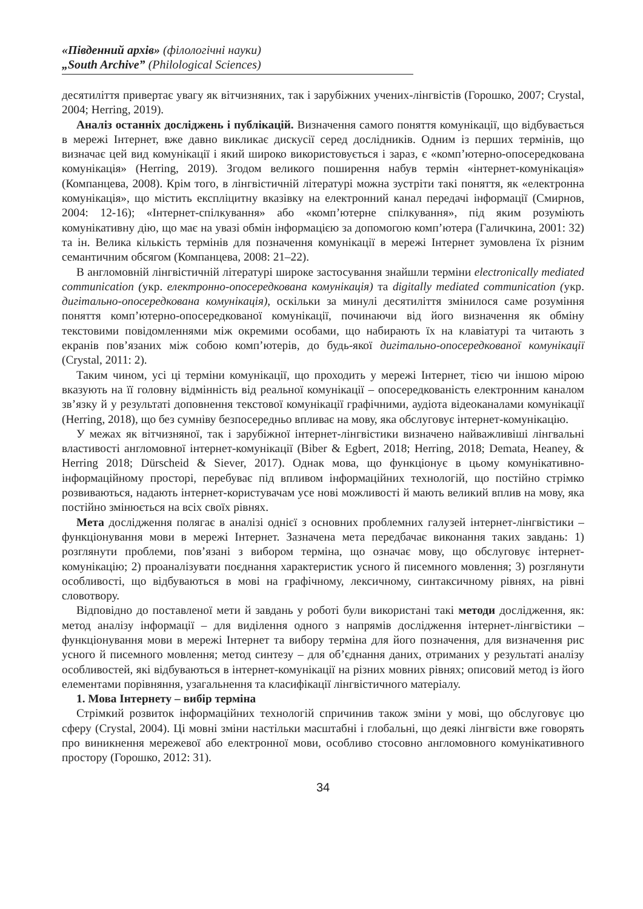«Південний архів» (філологічні науки)
„South Archive” (Philological Sciences)
десятиліття привертає увагу як вітчизняних, так і зарубіжних учених-лінгвістів (Горошко, 2007; Crystal, 2004; Herring, 2019).
Аналіз останніх досліджень і публікацій. Визначення самого поняття комунікації, що відбувається в мережі Інтернет, вже давно викликає дискусії серед дослідників. Одним із перших термінів, що визначає цей вид комунікації і який широко використовується і зараз, є «комп’ютерно-опосередкована комунікація» (Herring, 2019). Згодом великого поширення набув термін «інтернет-комунікація» (Компанцева, 2008). Крім того, в лінгвістичній літературі можна зустріти такі поняття, як «електронна комунікація», що містить експліцитну вказівку на електронний канал передачі інформації (Смирнов, 2004: 12-16); «Інтернет-спілкування» або «комп’ютерне спілкування», під яким розуміють комунікативну дію, що має на увазі обмін інформацією за допомогою комп’ютера (Галичкина, 2001: 32) та ін. Велика кількість термінів для позначення комунікації в мережі Інтернет зумовлена їх різним семантичним обсягом (Компанцева, 2008: 21–22).
В англомовній лінгвістичній літературі широке застосування знайшли терміни electronically mediated communication (укр. електронно-опосередкована комунікація) та digitally mediated communication (укр. дигітально-опосередкована комунікація), оскільки за минулі десятиліття змінилося саме розуміння поняття комп’ютерно-опосередкованої комунікації, починаючи від його визначення як обміну текстовими повідомленнями між окремими особами, що набирають їх на клавіатурі та читають з екранів пов’язаних між собою комп’ютерів, до будь-якої дигітально-опосередкованої комунікації (Crystal, 2011: 2).
Таким чином, усі ці терміни комунікації, що проходить у мережі Інтернет, тією чи іншою мірою вказують на її головну відмінність від реальної комунікації – опосередкованість електронним каналом зв’язку й у результаті доповнення текстової комунікації графічними, аудіота відеоканалами комунікації (Herring, 2018), що без сумніву безпосередньо впливає на мову, яка обслуговує інтернет-комунікацію.
У межах як вітчизняної, так і зарубіжної інтернет-лінгвістики визначено найважливіші лінгвальні властивості англомовної інтернет-комунікації (Biber & Egbert, 2018; Herring, 2018; Demata, Heaney, & Herring 2018; Dürscheid & Siever, 2017). Однак мова, що функціонує в цьому комунікативно-інформаційному просторі, перебуває під впливом інформаційних технологій, що постійно стрімко розвиваються, надають інтернет-користувачам усе нові можливості й мають великий вплив на мову, яка постійно змінюється на всіх своїх рівнях.
Мета дослідження полягає в аналізі однієї з основних проблемних галузей інтернет-лінгвістики – функціонування мови в мережі Інтернет. Зазначена мета передбачає виконання таких завдань: 1) розглянути проблеми, пов’язані з вибором терміна, що означає мову, що обслуговує інтернет-комунікацію; 2) проаналізувати поєднання характеристик усного й писемного мовлення; 3) розглянути особливості, що відбуваються в мові на графічному, лексичному, синтаксичному рівнях, на рівні словотвору.
Відповідно до поставленої мети й завдань у роботі були використані такі методи дослідження, як: метод аналізу інформації – для виділення одного з напрямів дослідження інтернет-лінгвістики – функціонування мови в мережі Інтернет та вибору терміна для його позначення, для визначення рис усного й писемного мовлення; метод синтезу – для об’єднання даних, отриманих у результаті аналізу особливостей, які відбуваються в інтернет-комунікації на різних мовних рівнях; описовий метод із його елементами порівняння, узагальнення та класифікації лінгвістичного матеріалу.
1. Мова Інтернету – вибір терміна
Стрімкий розвиток інформаційних технологій спричинив також зміни у мові, що обслуговує цю сферу (Crystal, 2004). Ці мовні зміни настільки масштабні і глобальні, що деякі лінгвісти вже говорять про виникнення мережевої або електронної мови, особливо стосовно англомовного комунікативного простору (Горошко, 2012: 31).
34